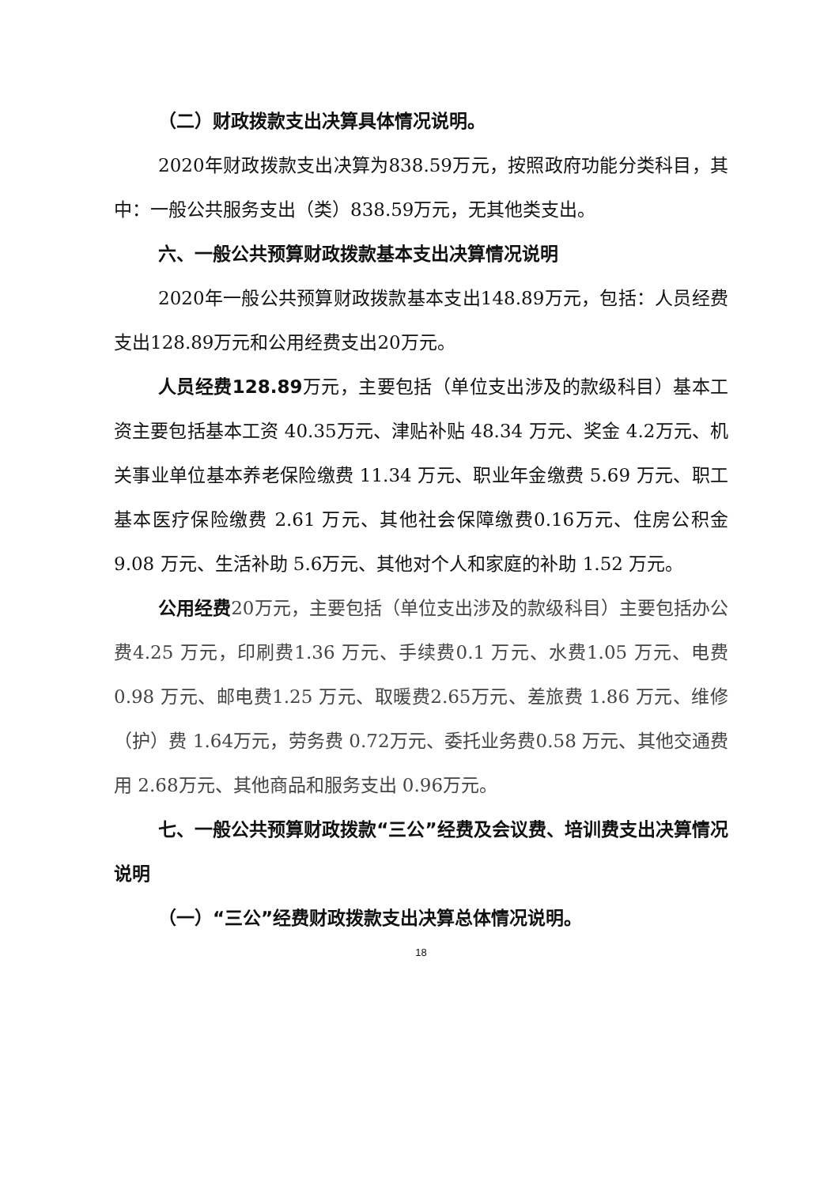（二）财政拨款支出决算具体情况说明。
2020年财政拨款支出决算为838.59万元，按照政府功能分类科目，其中：一般公共服务支出（类）838.59万元，无其他类支出。
六、一般公共预算财政拨款基本支出决算情况说明
2020年一般公共预算财政拨款基本支出148.89万元，包括：人员经费支出128.89万元和公用经费支出20万元。
人员经费128.89万元，主要包括（单位支出涉及的款级科目）基本工资主要包括基本工资 40.35万元、津贴补贴 48.34 万元、奖金 4.2万元、机关事业单位基本养老保险缴费 11.34 万元、职业年金缴费 5.69 万元、职工基本医疗保险缴费 2.61 万元、其他社会保障缴费0.16万元、住房公积金 9.08 万元、生活补助 5.6万元、其他对个人和家庭的补助 1.52 万元。
公用经费20万元，主要包括（单位支出涉及的款级科目）主要包括办公费4.25 万元，印刷费1.36 万元、手续费0.1 万元、水费1.05 万元、电费0.98 万元、邮电费1.25 万元、取暖费2.65万元、差旅费 1.86 万元、维修（护）费 1.64万元，劳务费 0.72万元、委托业务费0.58 万元、其他交通费用 2.68万元、其他商品和服务支出 0.96万元。
七、一般公共预算财政拨款“三公”经费及会议费、培训费支出决算情况说明
（一）“三公”经费财政拨款支出决算总体情况说明。
18